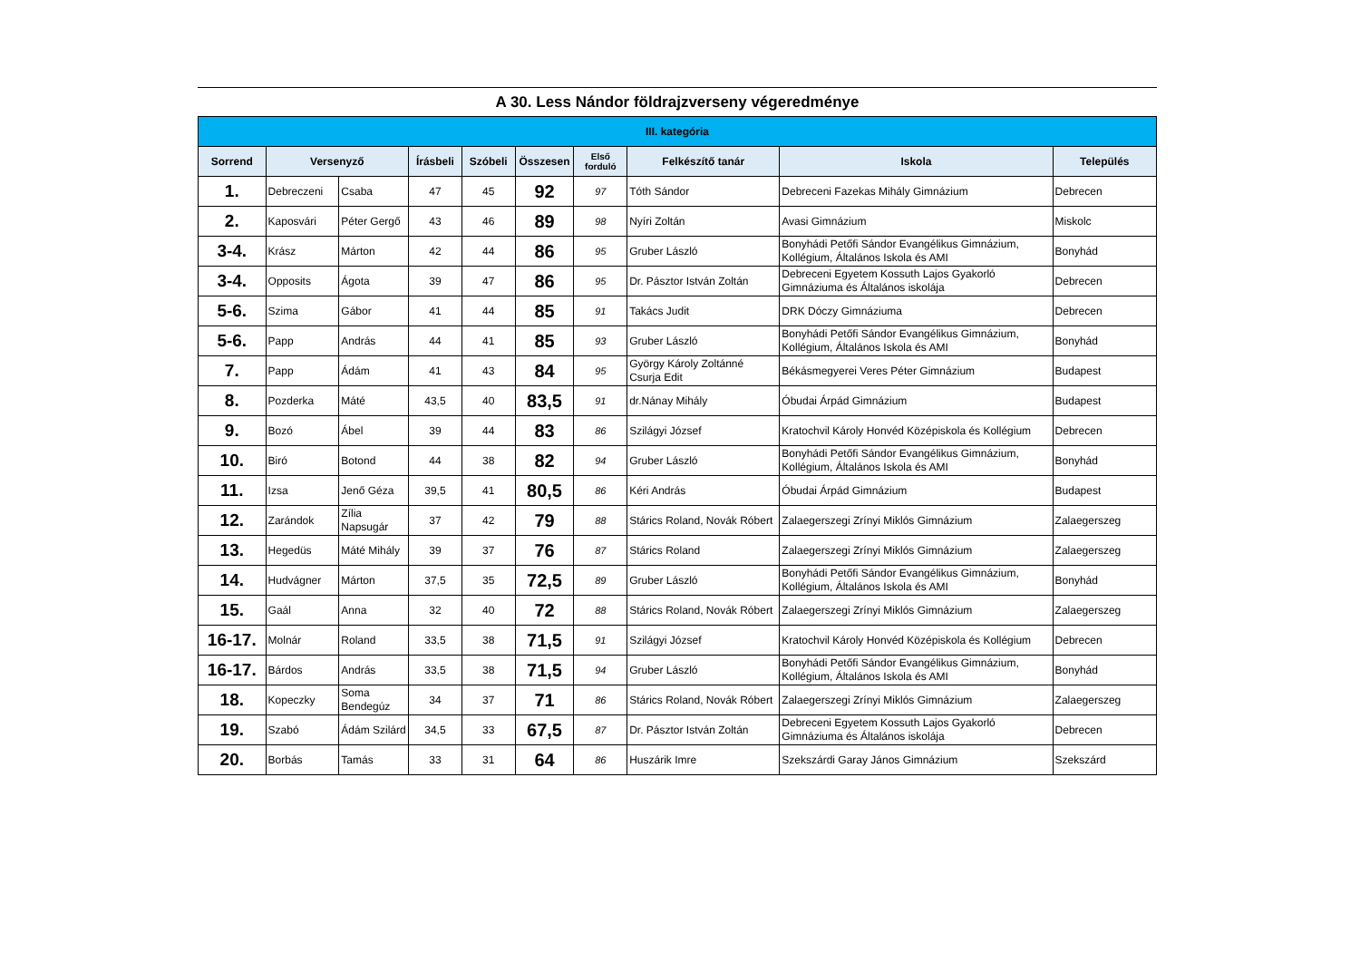A 30. Less Nándor földrajzverseny végeredménye
| III. kategória | | | | | | | | | |
| --- | --- | --- | --- | --- | --- | --- | --- | --- | --- |
| Sorrend | Versenyző | | Írásbeli | Szóbeli | Összesen | Első forduló | Felkészítő tanár | Iskola | Település |
| 1. | Debreczeni | Csaba | 47 | 45 | 92 | 97 | Tóth Sándor | Debreceni Fazekas Mihály Gimnázium | Debrecen |
| 2. | Kaposvári | Péter Gergő | 43 | 46 | 89 | 98 | Nyíri Zoltán | Avasi Gimnázium | Miskolc |
| 3-4. | Krász | Márton | 42 | 44 | 86 | 95 | Gruber László | Bonyhádi Petőfi Sándor Evangélikus Gimnázium, Kollégium, Általános Iskola és AMI | Bonyhád |
| 3-4. | Opposits | Ágota | 39 | 47 | 86 | 95 | Dr. Pásztor István Zoltán | Debreceni Egyetem Kossuth Lajos Gyakorló Gimnáziuma és Általános iskolája | Debrecen |
| 5-6. | Szima | Gábor | 41 | 44 | 85 | 91 | Takács Judit | DRK Dóczy Gimnáziuma | Debrecen |
| 5-6. | Papp | András | 44 | 41 | 85 | 93 | Gruber László | Bonyhádi Petőfi Sándor Evangélikus Gimnázium, Kollégium, Általános Iskola és AMI | Bonyhád |
| 7. | Papp | Ádám | 41 | 43 | 84 | 95 | György Károly Zoltánné Csurja Edit | Békásmegyerei Veres Péter Gimnázium | Budapest |
| 8. | Pozderka | Máté | 43,5 | 40 | 83,5 | 91 | dr.Nánay Mihály | Óbudai Árpád Gimnázium | Budapest |
| 9. | Bozó | Ábel | 39 | 44 | 83 | 86 | Szilágyi József | Kratochvil Károly Honvéd Középiskola és Kollégium | Debrecen |
| 10. | Biró | Botond | 44 | 38 | 82 | 94 | Gruber László | Bonyhádi Petőfi Sándor Evangélikus Gimnázium, Kollégium, Általános Iskola és AMI | Bonyhád |
| 11. | Izsa | Jenő Géza | 39,5 | 41 | 80,5 | 86 | Kéri András | Óbudai Árpád Gimnázium | Budapest |
| 12. | Zarándok | Zília Napsugár | 37 | 42 | 79 | 88 | Stárics Roland, Novák Róbert | Zalaegerszegi Zrínyi Miklós Gimnázium | Zalaegerszeg |
| 13. | Hegedüs | Máté Mihály | 39 | 37 | 76 | 87 | Stárics Roland | Zalaegerszegi Zrínyi Miklós Gimnázium | Zalaegerszeg |
| 14. | Hudvágner | Márton | 37,5 | 35 | 72,5 | 89 | Gruber László | Bonyhádi Petőfi Sándor Evangélikus Gimnázium, Kollégium, Általános Iskola és AMI | Bonyhád |
| 15. | Gaál | Anna | 32 | 40 | 72 | 88 | Stárics Roland, Novák Róbert | Zalaegerszegi Zrínyi Miklós Gimnázium | Zalaegerszeg |
| 16-17. | Molnár | Roland | 33,5 | 38 | 71,5 | 91 | Szilágyi József | Kratochvil Károly Honvéd Középiskola és Kollégium | Debrecen |
| 16-17. | Bárdos | András | 33,5 | 38 | 71,5 | 94 | Gruber László | Bonyhádi Petőfi Sándor Evangélikus Gimnázium, Kollégium, Általános Iskola és AMI | Bonyhád |
| 18. | Kopeczky | Soma Bendegúz | 34 | 37 | 71 | 86 | Stárics Roland, Novák Róbert | Zalaegerszegi Zrínyi Miklós Gimnázium | Zalaegerszeg |
| 19. | Szabó | Ádám Szilárd | 34,5 | 33 | 67,5 | 87 | Dr. Pásztor István Zoltán | Debreceni Egyetem Kossuth Lajos Gyakorló Gimnáziuma és Általános iskolája | Debrecen |
| 20. | Borbás | Tamás | 33 | 31 | 64 | 86 | Huszárik Imre | Szekszárdi Garay János Gimnázium | Szekszárd |